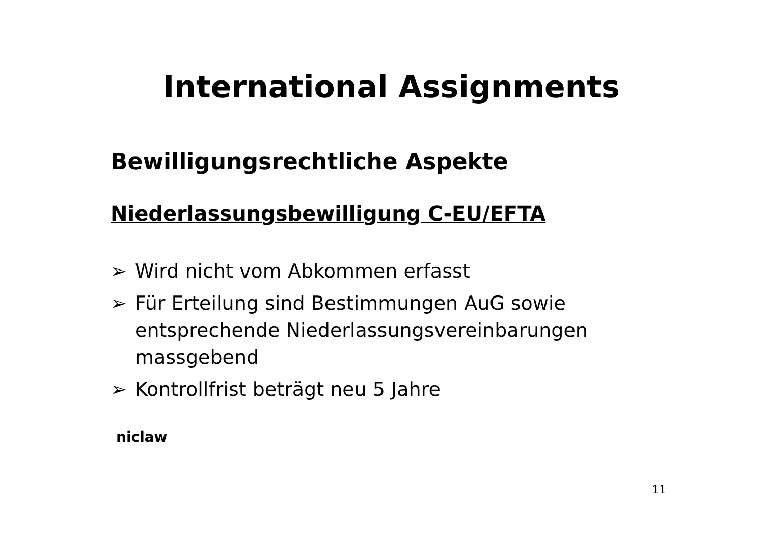International Assignments
Bewilligungsrechtliche Aspekte
Niederlassungsbewilligung C-EU/EFTA
➢ Wird nicht vom Abkommen erfasst
➢ Für Erteilung sind Bestimmungen AuG sowie entsprechende Niederlassungsvereinbarungen massgebend
➢ Kontrollfrist beträgt neu 5 Jahre
niclaw
11